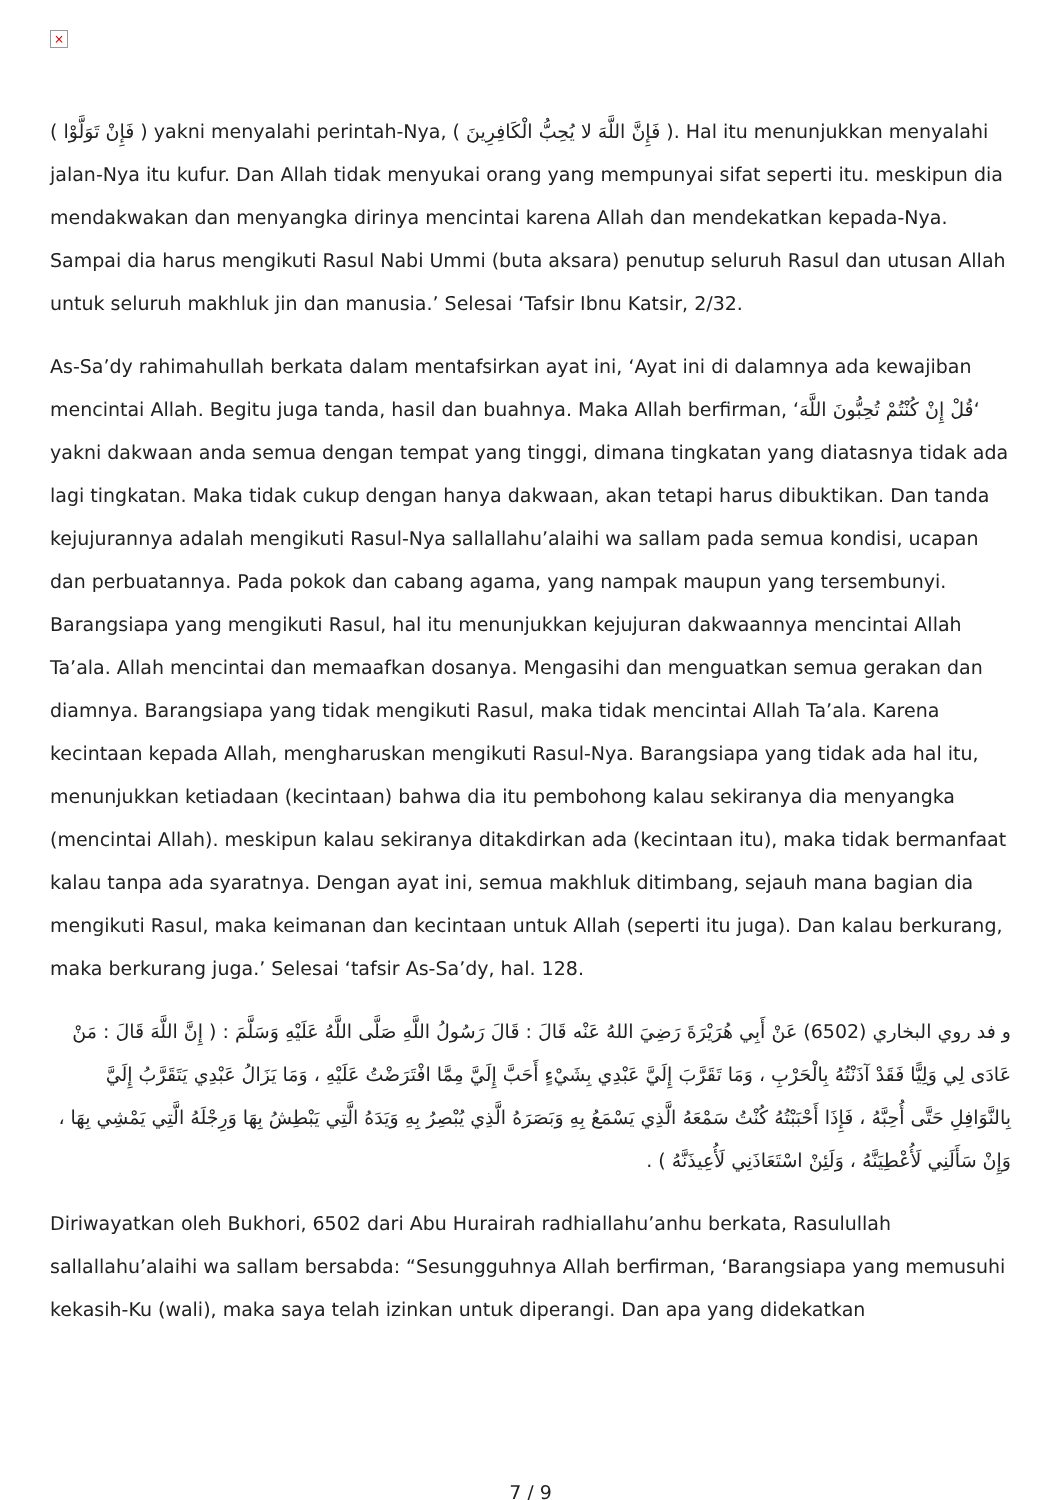×
( فَإِنْ تَوَلَّوْا ) yakni menyalahi perintah-Nya, ( فَإِنَّ اللَّهَ لا يُحِبُّ الْكَافِرِينَ ). Hal itu menunjukkan menyalahi jalan-Nya itu kufur. Dan Allah tidak menyukai orang yang mempunyai sifat seperti itu. meskipun dia mendakwakan dan menyangka dirinya mencintai karena Allah dan mendekatkan kepada-Nya. Sampai dia harus mengikuti Rasul Nabi Ummi (buta aksara) penutup seluruh Rasul dan utusan Allah untuk seluruh makhluk jin dan manusia.’ Selesai ‘Tafsir Ibnu Katsir, 2/32.
As-Sa’dy rahimahullah berkata dalam mentafsirkan ayat ini, ‘Ayat ini di dalamnya ada kewajiban mencintai Allah. Begitu juga tanda, hasil dan buahnya. Maka Allah berfirman, ‘قُلْ إِنْ كُنْتُمْ تُحِبُّونَ اللَّهَ‘ yakni dakwaan anda semua dengan tempat yang tinggi, dimana tingkatan yang diatasnya tidak ada lagi tingkatan. Maka tidak cukup dengan hanya dakwaan, akan tetapi harus dibuktikan. Dan tanda kejujurannya adalah mengikuti Rasul-Nya sallallahu’alaihi wa sallam pada semua kondisi, ucapan dan perbuatannya. Pada pokok dan cabang agama, yang nampak maupun yang tersembunyi. Barangsiapa yang mengikuti Rasul, hal itu menunjukkan kejujuran dakwaannya mencintai Allah Ta’ala. Allah mencintai dan memaafkan dosanya. Mengasihi dan menguatkan semua gerakan dan diamnya. Barangsiapa yang tidak mengikuti Rasul, maka tidak mencintai Allah Ta’ala. Karena kecintaan kepada Allah, mengharuskan mengikuti Rasul-Nya. Barangsiapa yang tidak ada hal itu, menunjukkan ketiadaan (kecintaan) bahwa dia itu pembohong kalau sekiranya dia menyangka (mencintai Allah). meskipun kalau sekiranya ditakdirkan ada (kecintaan itu), maka tidak bermanfaat kalau tanpa ada syaratnya. Dengan ayat ini, semua makhluk ditimbang, sejauh mana bagian dia mengikuti Rasul, maka keimanan dan kecintaan untuk Allah (seperti itu juga). Dan kalau berkurang, maka berkurang juga.’ Selesai ‘tafsir As-Sa’dy, hal. 128.
و فد روي البخاري (6502) عَنْ أَبِي هُرَيْرَةَ رَضِيَ اللهُ عَنْه قَالَ : قَالَ رَسُولُ اللَّهِ صَلَّى اللَّهُ عَلَيْهِ وَسَلَّمَ : ( إِنَّ اللَّهَ قَالَ : مَنْ عَادَى لِي وَلِيًّا فَقَدْ آذَنْتُهُ بِالْحَرْبِ ، وَمَا تَقَرَّبَ إِلَيَّ عَبْدِي بِشَيْءٍ أَحَبَّ إِلَيَّ مِمَّا افْتَرَضْتُ عَلَيْهِ ، وَمَا يَزَالُ عَبْدِي يَتَقَرَّبُ إِلَيَّ بِالنَّوَافِلِ حَتَّى أُحِبَّهُ ، فَإِذَا أَحْبَبْتُهُ كُنْتُ سَمْعَهُ الَّذِي يَسْمَعُ بِهِ وَبَصَرَهُ الَّذِي يُبْصِرُ بِهِ وَيَدَهُ الَّتِي يَبْطِشُ بِهَا وَرِجْلَهُ الَّتِي يَمْشِي بِهَا ، وَإِنْ سَأَلَنِي لَأُعْطِيَنَّهُ ، وَلَئِنْ اسْتَعَاذَنِي لَأُعِيذَنَّهُ ) .
Diriwayatkan oleh Bukhori, 6502 dari Abu Hurairah radhiallahu’anhu berkata, Rasulullah sallallahu’alaihi wa sallam bersabda: “Sesungguhnya Allah berfirman, ‘Barangsiapa yang memusuhi kekasih-Ku (wali), maka saya telah izinkan untuk diperangi. Dan apa yang didekatkan
7 / 9